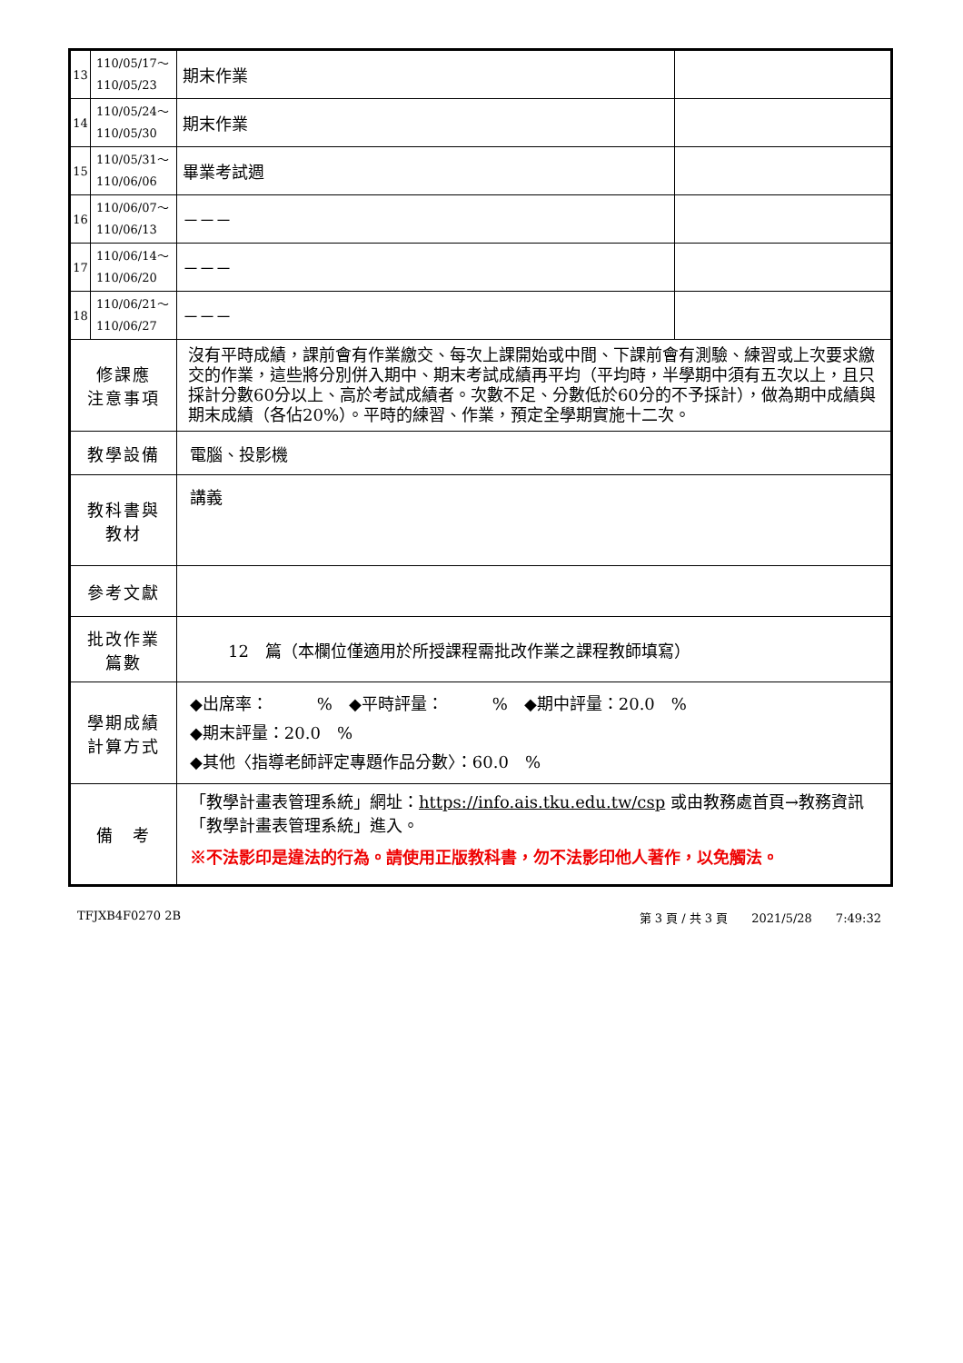| 13 | 110/05/17～ 110/05/23 | 期末作業 | |
| 14 | 110/05/24～ 110/05/30 | 期末作業 | |
| 15 | 110/05/31～ 110/06/06 | 畢業考試週 | |
| 16 | 110/06/07～ 110/06/13 | －－－ | |
| 17 | 110/06/14～ 110/06/20 | －－－ | |
| 18 | 110/06/21～ 110/06/27 | －－－ | |
| 修課應 注意事項 | | 沒有平時成績，課前會有作業繳交、每次上課開始或中間、下課前會有測驗、練習或上次要求繳交的作業，這些將分別併入期中、期末考試成績再平均（平均時，半學期中須有五次以上，且只採計分數60分以上、高於考試成績者。次數不足、分數低於60分的不予採計），做為期中成績與期末成績（各佔20%）。平時的練習、作業，預定全學期實施十二次。 | |
| 教學設備 | | 電腦、投影機 | |
| 教科書與 教材 | | 講義 | |
| 參考文獻 | | | |
| 批改作業 篇數 | | 12 篇（本欄位僅適用於所授課程需批改作業之課程教師填寫） | |
| 學期成績 計算方式 | | ◆出席率： % ◆平時評量： % ◆期中評量：20.0 % ◆期末評量：20.0 % ◆其他〈指導老師評定專題作品分數〉：60.0 % | |
| 備 考 | | 「教學計畫表管理系統」網址： https://info.ais.tku.edu.tw/csp 或由教務處首頁→教務資訊「教學計畫表管理系統」進入。 ※不法影印是違法的行為。請使用正版教科書，勿不法影印他人著作，以免觸法。 | |
TFJXB4F0270 2B 第 3 頁 / 共 3 頁　　2021/5/28　　7:49:32